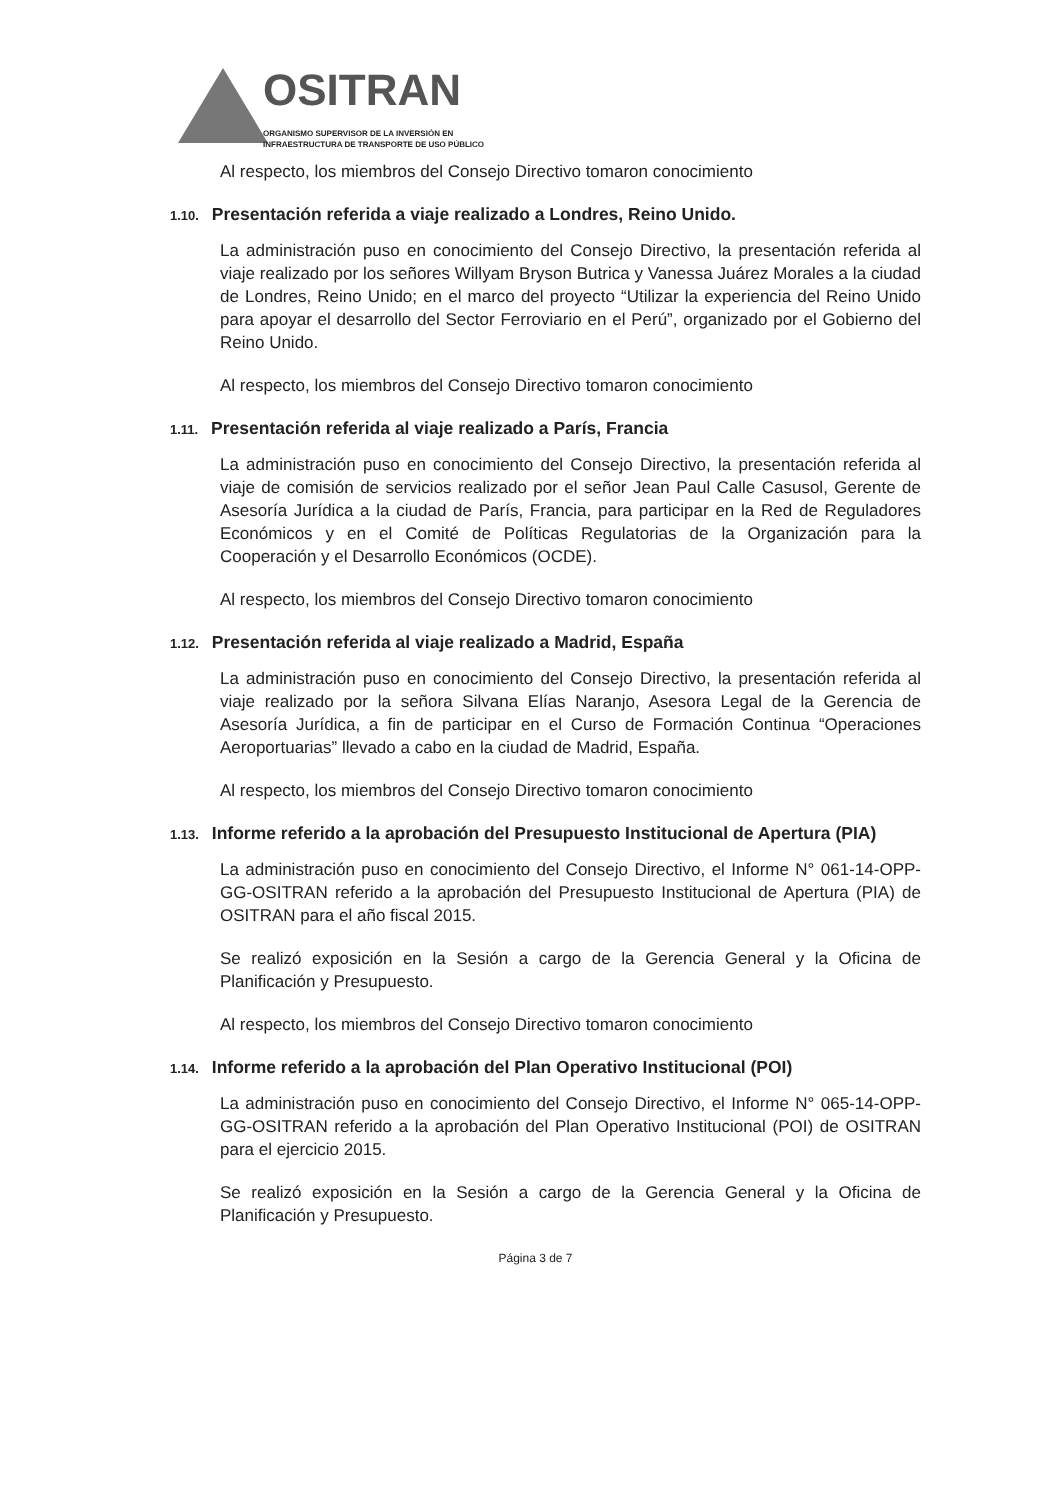OSITRAN
ORGANISMO SUPERVISOR DE LA INVERSIÓN EN
INFRAESTRUCTURA DE TRANSPORTE DE USO PÚBLICO
Al respecto, los miembros del Consejo Directivo tomaron conocimiento
1.10. Presentación referida a viaje realizado a Londres, Reino Unido.
La administración puso en conocimiento del Consejo Directivo, la presentación referida al viaje realizado por los señores Willyam Bryson Butrica y Vanessa Juárez Morales a la ciudad de Londres, Reino Unido; en el marco del proyecto “Utilizar la experiencia del Reino Unido para apoyar el desarrollo del Sector Ferroviario en el Perú”, organizado por el Gobierno del Reino Unido.
Al respecto, los miembros del Consejo Directivo tomaron conocimiento
1.11. Presentación referida al viaje realizado a París, Francia
La administración puso en conocimiento del Consejo Directivo, la presentación referida al viaje de comisión de servicios realizado por el señor Jean Paul Calle Casusol, Gerente de Asesoría Jurídica a la ciudad de París, Francia, para participar en la Red de Reguladores Económicos y en el Comité de Políticas Regulatorias de la Organización para la Cooperación y el Desarrollo Económicos (OCDE).
Al respecto, los miembros del Consejo Directivo tomaron conocimiento
1.12. Presentación referida al viaje realizado a Madrid, España
La administración puso en conocimiento del Consejo Directivo, la presentación referida al viaje realizado por la señora Silvana Elías Naranjo, Asesora Legal de la Gerencia de Asesoría Jurídica, a fin de participar en el Curso de Formación Continua “Operaciones Aeroportuarias” llevado a cabo en la ciudad de Madrid, España.
Al respecto, los miembros del Consejo Directivo tomaron conocimiento
1.13. Informe referido a la aprobación del Presupuesto Institucional de Apertura (PIA)
La administración puso en conocimiento del Consejo Directivo, el Informe N° 061-14-OPP-GG-OSITRAN referido a la aprobación del Presupuesto Institucional de Apertura (PIA) de OSITRAN para el año fiscal 2015.
Se realizó exposición en la Sesión a cargo de la Gerencia General y la Oficina de Planificación y Presupuesto.
Al respecto, los miembros del Consejo Directivo tomaron conocimiento
1.14. Informe referido a la aprobación del Plan Operativo Institucional (POI)
La administración puso en conocimiento del Consejo Directivo, el Informe N° 065-14-OPP-GG-OSITRAN referido a la aprobación del Plan Operativo Institucional (POI) de OSITRAN para el ejercicio 2015.
Se realizó exposición en la Sesión a cargo de la Gerencia General y la Oficina de Planificación y Presupuesto.
Página 3 de 7